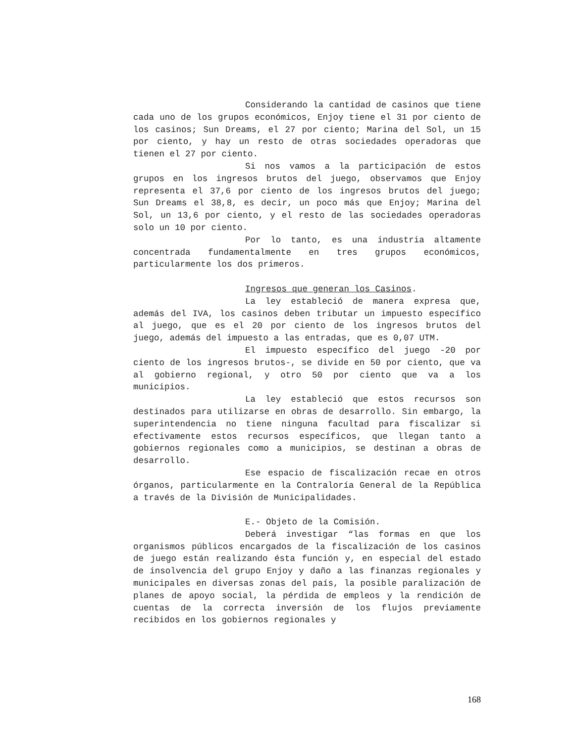Considerando la cantidad de casinos que tiene cada uno de los grupos económicos, Enjoy tiene el 31 por ciento de los casinos; Sun Dreams, el 27 por ciento; Marina del Sol, un 15 por ciento, y hay un resto de otras sociedades operadoras que tienen el 27 por ciento.
Si nos vamos a la participación de estos grupos en los ingresos brutos del juego, observamos que Enjoy representa el 37,6 por ciento de los ingresos brutos del juego; Sun Dreams el 38,8, es decir, un poco más que Enjoy; Marina del Sol, un 13,6 por ciento, y el resto de las sociedades operadoras solo un 10 por ciento.
Por lo tanto, es una industria altamente concentrada fundamentalmente en tres grupos económicos, particularmente los dos primeros.
Ingresos que generan los Casinos.
La ley estableció de manera expresa que, además del IVA, los casinos deben tributar un impuesto específico al juego, que es el 20 por ciento de los ingresos brutos del juego, además del impuesto a las entradas, que es 0,07 UTM.
El impuesto específico del juego -20 por ciento de los ingresos brutos-, se divide en 50 por ciento, que va al gobierno regional, y otro 50 por ciento que va a los municipios.
La ley estableció que estos recursos son destinados para utilizarse en obras de desarrollo. Sin embargo, la superintendencia no tiene ninguna facultad para fiscalizar si efectivamente estos recursos específicos, que llegan tanto a gobiernos regionales como a municipios, se destinan a obras de desarrollo.
Ese espacio de fiscalización recae en otros órganos, particularmente en la Contraloría General de la República a través de la División de Municipalidades.
E.- Objeto de la Comisión.
Deberá investigar “las formas en que los organismos públicos encargados de la fiscalización de los casinos de juego están realizando ésta función y, en especial del estado de insolvencia del grupo Enjoy y daño a las finanzas regionales y municipales en diversas zonas del país, la posible paralización de planes de apoyo social, la pérdida de empleos y la rendición de cuentas de la correcta inversión de los flujos previamente recibidos en los gobiernos regionales y
168